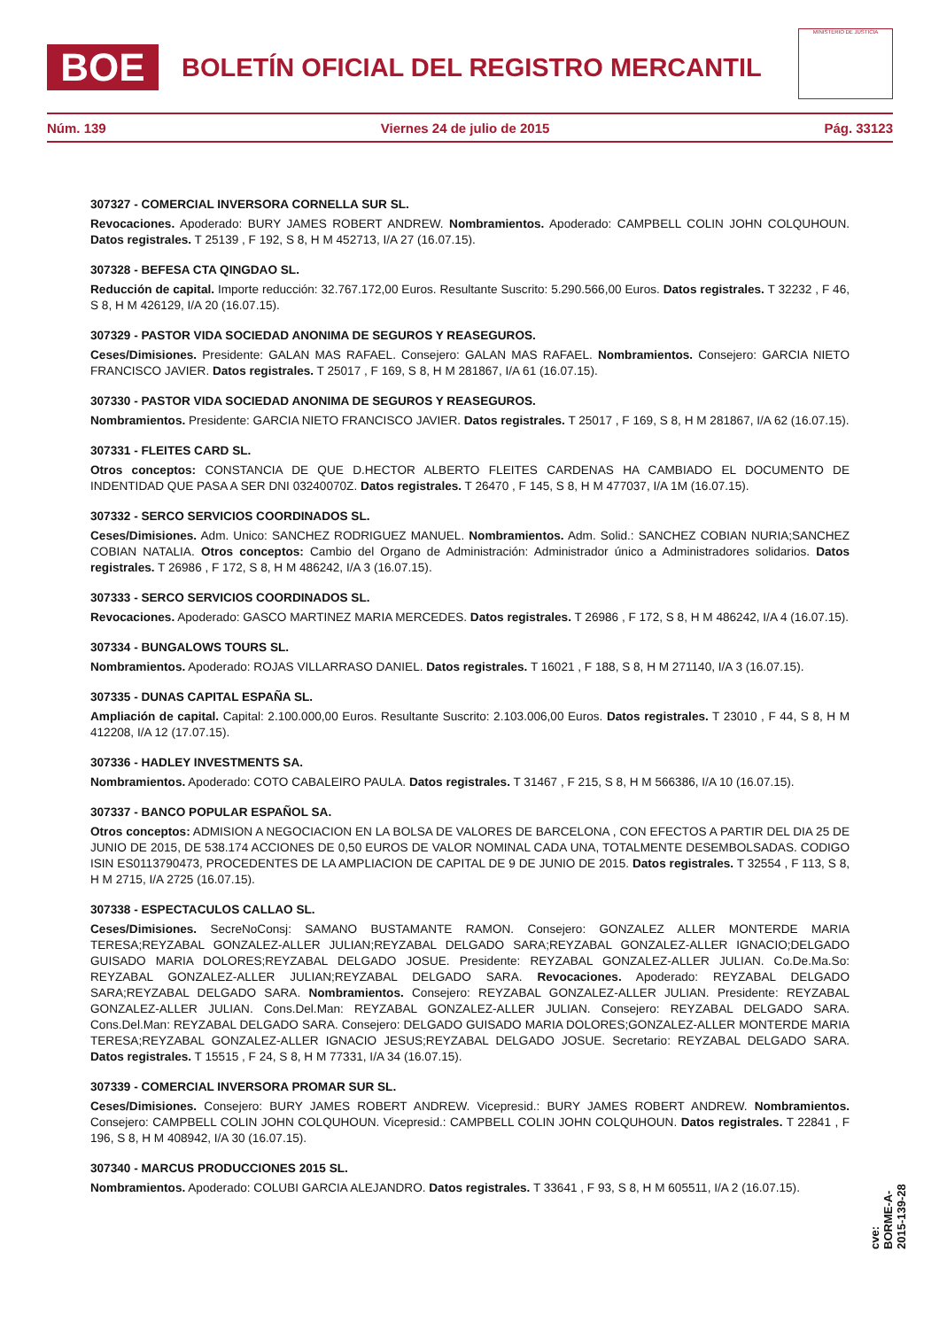BOE BOLETÍN OFICIAL DEL REGISTRO MERCANTIL
MINISTERIO DE JUSTICIA
Núm. 139 Viernes 24 de julio de 2015 Pág. 33123
307327 - COMERCIAL INVERSORA CORNELLA SUR SL.
Revocaciones. Apoderado: BURY JAMES ROBERT ANDREW. Nombramientos. Apoderado: CAMPBELL COLIN JOHN COLQUHOUN. Datos registrales. T 25139 , F 192, S 8, H M 452713, I/A 27 (16.07.15).
307328 - BEFESA CTA QINGDAO SL.
Reducción de capital. Importe reducción: 32.767.172,00 Euros. Resultante Suscrito: 5.290.566,00 Euros. Datos registrales. T 32232 , F 46, S 8, H M 426129, I/A 20 (16.07.15).
307329 - PASTOR VIDA SOCIEDAD ANONIMA DE SEGUROS Y REASEGUROS.
Ceses/Dimisiones. Presidente: GALAN MAS RAFAEL. Consejero: GALAN MAS RAFAEL. Nombramientos. Consejero: GARCIA NIETO FRANCISCO JAVIER. Datos registrales. T 25017 , F 169, S 8, H M 281867, I/A 61 (16.07.15).
307330 - PASTOR VIDA SOCIEDAD ANONIMA DE SEGUROS Y REASEGUROS.
Nombramientos. Presidente: GARCIA NIETO FRANCISCO JAVIER. Datos registrales. T 25017 , F 169, S 8, H M 281867, I/A 62 (16.07.15).
307331 - FLEITES CARD SL.
Otros conceptos: CONSTANCIA DE QUE D.HECTOR ALBERTO FLEITES CARDENAS HA CAMBIADO EL DOCUMENTO DE INDENTIDAD QUE PASA A SER DNI 03240070Z. Datos registrales. T 26470 , F 145, S 8, H M 477037, I/A 1M (16.07.15).
307332 - SERCO SERVICIOS COORDINADOS SL.
Ceses/Dimisiones. Adm. Unico: SANCHEZ RODRIGUEZ MANUEL. Nombramientos. Adm. Solid.: SANCHEZ COBIAN NURIA;SANCHEZ COBIAN NATALIA. Otros conceptos: Cambio del Organo de Administración: Administrador único a Administradores solidarios. Datos registrales. T 26986 , F 172, S 8, H M 486242, I/A 3 (16.07.15).
307333 - SERCO SERVICIOS COORDINADOS SL.
Revocaciones. Apoderado: GASCO MARTINEZ MARIA MERCEDES. Datos registrales. T 26986 , F 172, S 8, H M 486242, I/A 4 (16.07.15).
307334 - BUNGALOWS TOURS SL.
Nombramientos. Apoderado: ROJAS VILLARRASO DANIEL. Datos registrales. T 16021 , F 188, S 8, H M 271140, I/A 3 (16.07.15).
307335 - DUNAS CAPITAL ESPAÑA SL.
Ampliación de capital. Capital: 2.100.000,00 Euros. Resultante Suscrito: 2.103.006,00 Euros. Datos registrales. T 23010 , F 44, S 8, H M 412208, I/A 12 (17.07.15).
307336 - HADLEY INVESTMENTS SA.
Nombramientos. Apoderado: COTO CABALEIRO PAULA. Datos registrales. T 31467 , F 215, S 8, H M 566386, I/A 10 (16.07.15).
307337 - BANCO POPULAR ESPAÑOL SA.
Otros conceptos: ADMISION A NEGOCIACION EN LA BOLSA DE VALORES DE BARCELONA , CON EFECTOS A PARTIR DEL DIA 25 DE JUNIO DE 2015, DE 538.174 ACCIONES DE 0,50 EUROS DE VALOR NOMINAL CADA UNA, TOTALMENTE DESEMBOLSADAS. CODIGO ISIN ES0113790473, PROCEDENTES DE LA AMPLIACION DE CAPITAL DE 9 DE JUNIO DE 2015. Datos registrales. T 32554 , F 113, S 8, H M 2715, I/A 2725 (16.07.15).
307338 - ESPECTACULOS CALLAO SL.
Ceses/Dimisiones. SecreNoConsj: SAMANO BUSTAMANTE RAMON. Consejero: GONZALEZ ALLER MONTERDE MARIA TERESA;REYZABAL GONZALEZ-ALLER JULIAN;REYZABAL DELGADO SARA;REYZABAL GONZALEZ-ALLER IGNACIO;DELGADO GUISADO MARIA DOLORES;REYZABAL DELGADO JOSUE. Presidente: REYZABAL GONZALEZ-ALLER JULIAN. Co.De.Ma.So: REYZABAL GONZALEZ-ALLER JULIAN;REYZABAL DELGADO SARA. Revocaciones. Apoderado: REYZABAL DELGADO SARA;REYZABAL DELGADO SARA. Nombramientos. Consejero: REYZABAL GONZALEZ-ALLER JULIAN. Presidente: REYZABAL GONZALEZ-ALLER JULIAN. Cons.Del.Man: REYZABAL GONZALEZ-ALLER JULIAN. Consejero: REYZABAL DELGADO SARA. Cons.Del.Man: REYZABAL DELGADO SARA. Consejero: DELGADO GUISADO MARIA DOLORES;GONZALEZ-ALLER MONTERDE MARIA TERESA;REYZABAL GONZALEZ-ALLER IGNACIO JESUS;REYZABAL DELGADO JOSUE. Secretario: REYZABAL DELGADO SARA. Datos registrales. T 15515 , F 24, S 8, H M 77331, I/A 34 (16.07.15).
307339 - COMERCIAL INVERSORA PROMAR SUR SL.
Ceses/Dimisiones. Consejero: BURY JAMES ROBERT ANDREW. Vicepresid.: BURY JAMES ROBERT ANDREW. Nombramientos. Consejero: CAMPBELL COLIN JOHN COLQUHOUN. Vicepresid.: CAMPBELL COLIN JOHN COLQUHOUN. Datos registrales. T 22841 , F 196, S 8, H M 408942, I/A 30 (16.07.15).
307340 - MARCUS PRODUCCIONES 2015 SL.
Nombramientos. Apoderado: COLUBI GARCIA ALEJANDRO. Datos registrales. T 33641 , F 93, S 8, H M 605511, I/A 2 (16.07.15).
cve: BORME-A-2015-139-28